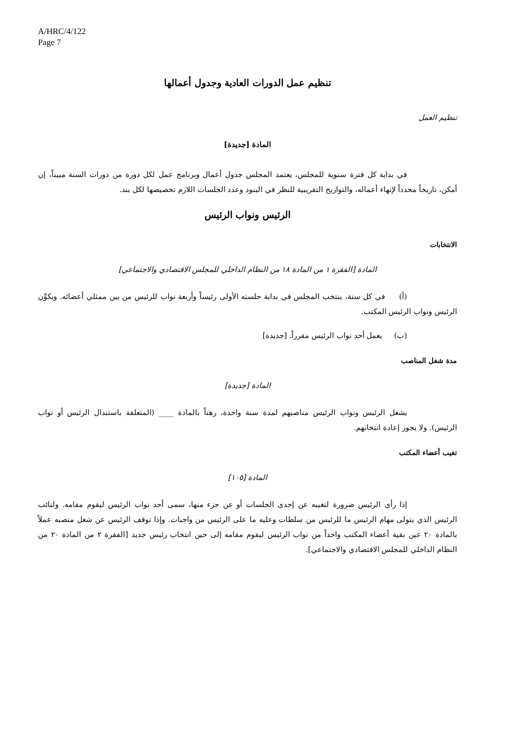A/HRC/4/122
Page 7
تنظيم عمل الدورات العادية وجدول أعمالها
تنظيم العمل
المادة [جديدة]
في بداية كل فترة سنوية للمجلس، يعتمد المجلس جدول أعمال وبرنامج عمل لكل دورة من دورات السنة مبيناً، إن أمكن، تاريخاً محدداً لإنهاء أعماله، والتواريخ التقريبية للنظر في البنود وعدد الجلسات اللازم تخصيصها لكل بند.
الرئيس ونواب الرئيس
الانتخابات
المادة [الفقرة ١ من المادة ١٨ من النظام الداخلي للمجلس الاقتصادي والاجتماعي]
(أ) في كل سنة، ينتخب المجلس في بداية جلسته الأولى رئيساً وأربعة نواب للرئيس من بين ممثلي أعضائه. ويكوِّن الرئيس ونواب الرئيس المكتب.
(ب) يعمل أحد نواب الرئيس مقرراً. [جديدة]
مدة شغل المناصب
المادة [جديدة]
يشغل الرئيس ونواب الرئيس مناصبهم لمدة سنة واحدة، رهناً بالمادة ____ (المتعلقة باستبدال الرئيس أو نواب الرئيس). ولا يجوز إعادة انتخابهم.
تغيب أعضاء المكتب
المادة [١٠٥]
إذا رأى الرئيس ضرورة لتغيبه عن إحدى الجلسات أو عن جزء منها، سمى أحد نواب الرئيس ليقوم مقامه. ولنائب الرئيس الذي يتولى مهام الرئيس ما للرئيس من سلطات وعليه ما على الرئيس من واجبات. وإذا توقف الرئيس عن شغل منصبه عملاً بالمادة ٢٠ عين بقية أعضاء المكتب واحداً من نواب الرئيس ليقوم مقامه إلى حين انتخاب رئيس جديد [الفقرة ٢ من المادة ٢٠ من النظام الداخلي للمجلس الاقتصادي والاجتماعي].